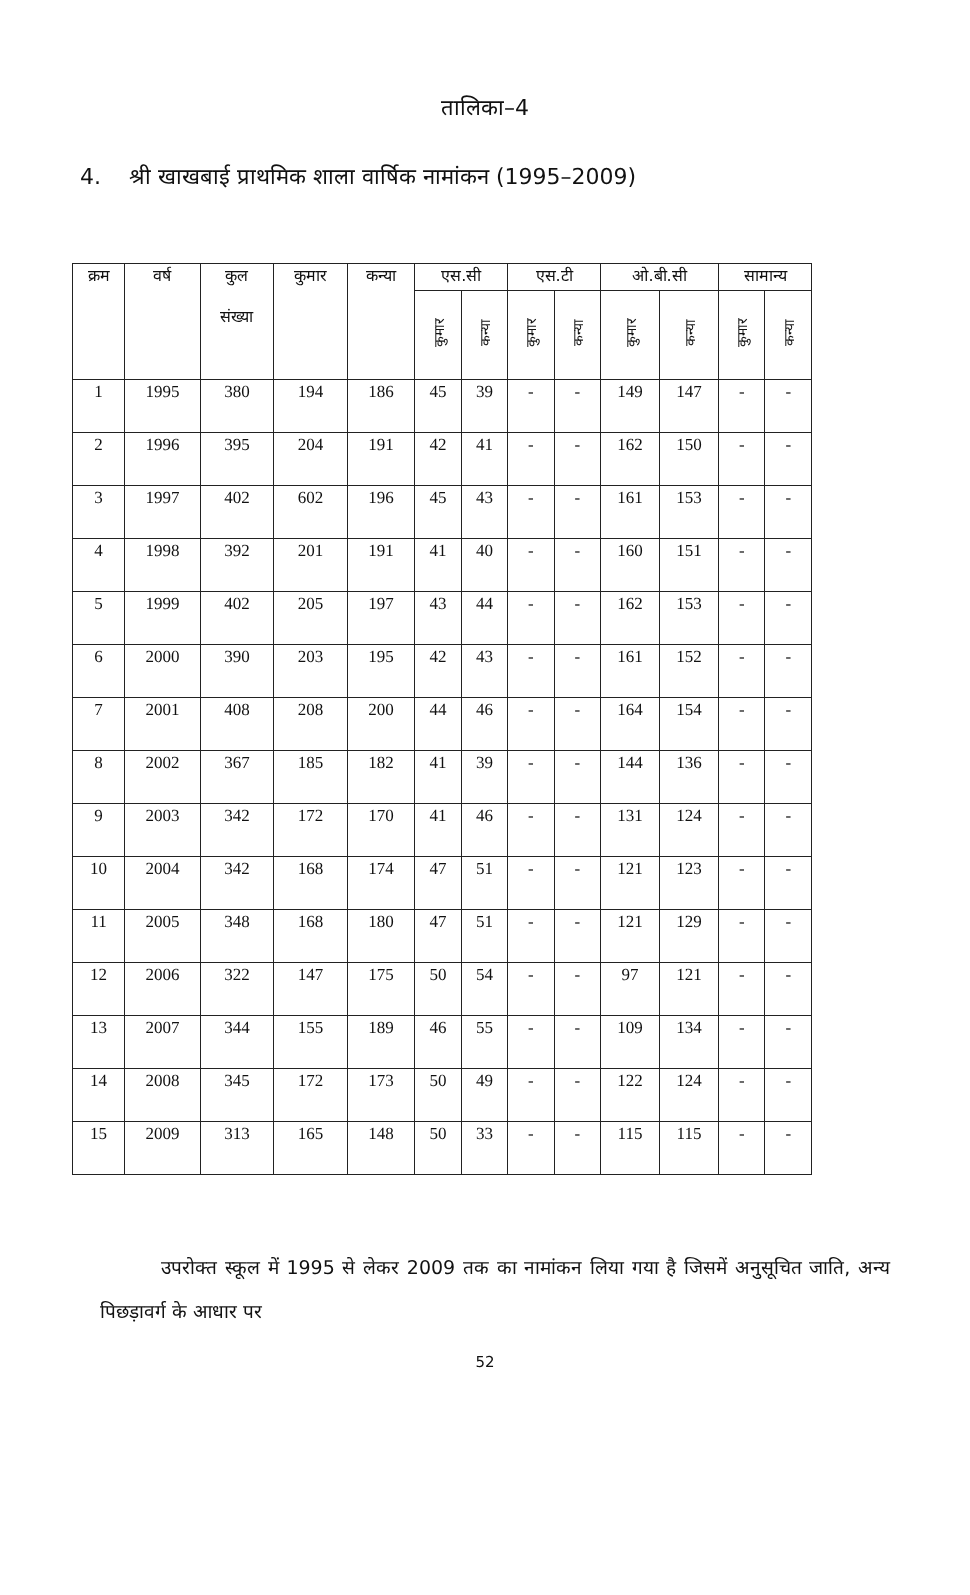तालिका–4
4. श्री खाखबाई प्राथमिक शाला वार्षिक नामांकन (1995–2009)
| क्रम | वर्ष | कुल संख्या | कुमार | कन्या | एस.सी | | एस.टी | | ओ.बी.सी | | सामान्य | |
| --- | --- | --- | --- | --- | --- | --- | --- | --- | --- | --- | --- | --- |
| | | | | | कुमार | कन्या | कुमार | कन्या | कुमार | कन्या | कुमार | कन्या |
| 1 | 1995 | 380 | 194 | 186 | 45 | 39 | - | - | 149 | 147 | - | - |
| 2 | 1996 | 395 | 204 | 191 | 42 | 41 | - | - | 162 | 150 | - | - |
| 3 | 1997 | 402 | 602 | 196 | 45 | 43 | - | - | 161 | 153 | - | - |
| 4 | 1998 | 392 | 201 | 191 | 41 | 40 | - | - | 160 | 151 | - | - |
| 5 | 1999 | 402 | 205 | 197 | 43 | 44 | - | - | 162 | 153 | - | - |
| 6 | 2000 | 390 | 203 | 195 | 42 | 43 | - | - | 161 | 152 | - | - |
| 7 | 2001 | 408 | 208 | 200 | 44 | 46 | - | - | 164 | 154 | - | - |
| 8 | 2002 | 367 | 185 | 182 | 41 | 39 | - | - | 144 | 136 | - | - |
| 9 | 2003 | 342 | 172 | 170 | 41 | 46 | - | - | 131 | 124 | - | - |
| 10 | 2004 | 342 | 168 | 174 | 47 | 51 | - | - | 121 | 123 | - | - |
| 11 | 2005 | 348 | 168 | 180 | 47 | 51 | - | - | 121 | 129 | - | - |
| 12 | 2006 | 322 | 147 | 175 | 50 | 54 | - | - | 97 | 121 | - | - |
| 13 | 2007 | 344 | 155 | 189 | 46 | 55 | - | - | 109 | 134 | - | - |
| 14 | 2008 | 345 | 172 | 173 | 50 | 49 | - | - | 122 | 124 | - | - |
| 15 | 2009 | 313 | 165 | 148 | 50 | 33 | - | - | 115 | 115 | - | - |
उपरोक्त स्कूल में 1995 से लेकर 2009 तक का नामांकन लिया गया है जिसमें अनुसूचित जाति, अन्य पिछड़ावर्ग के आधार पर
52